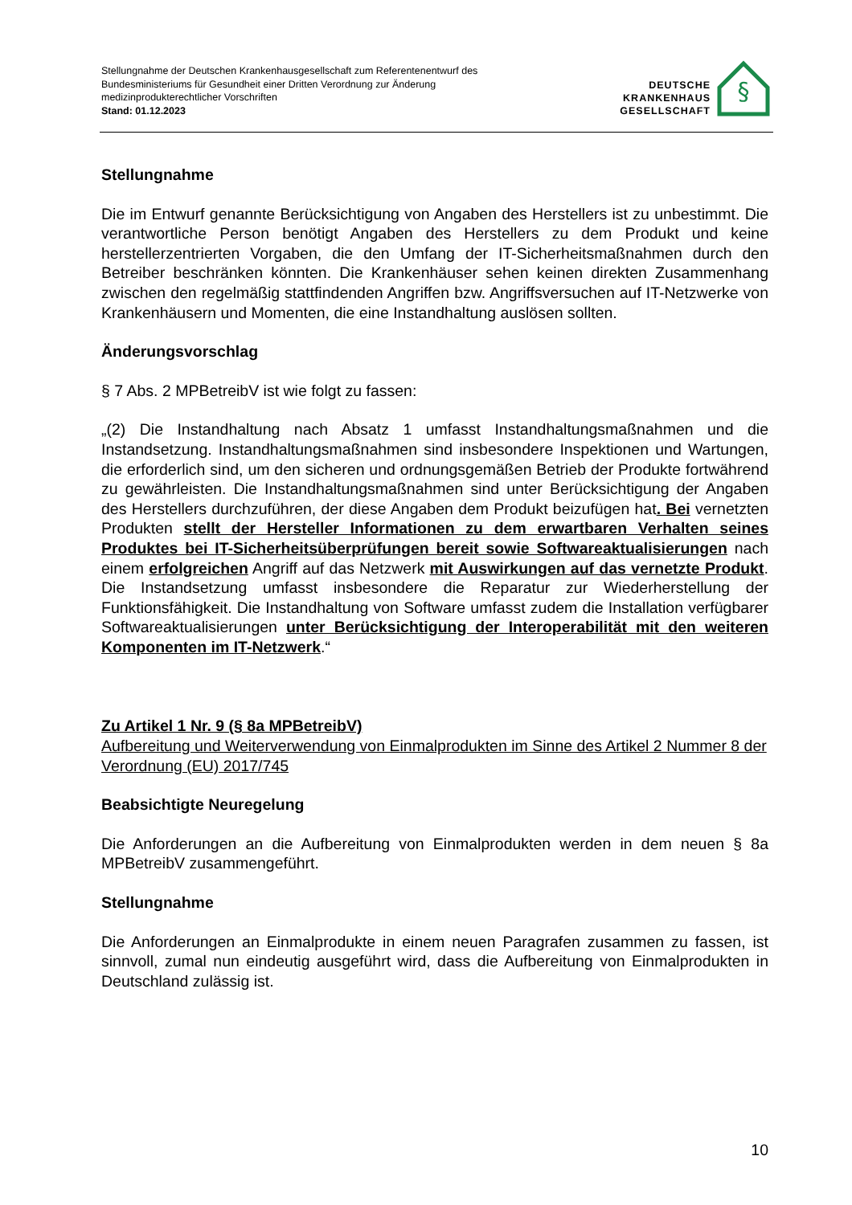Stellungnahme der Deutschen Krankenhausgesellschaft zum Referentenentwurf des
Bundesministeriums für Gesundheit einer Dritten Verordnung zur Änderung
medizinprodukterechtlicher Vorschriften
Stand: 01.12.2023
DEUTSCHE
KRANKENHAUS
GESELLSCHAFT
§
Stellungnahme
Die im Entwurf genannte Berücksichtigung von Angaben des Herstellers ist zu unbestimmt. Die verantwortliche Person benötigt Angaben des Herstellers zu dem Produkt und keine herstellerzentrierten Vorgaben, die den Umfang der IT-Sicherheitsmaßnahmen durch den Betreiber beschränken könnten. Die Krankenhäuser sehen keinen direkten Zusammenhang zwischen den regelmäßig stattfindenden Angriffen bzw. Angriffsversuchen auf IT-Netzwerke von Krankenhäusern und Momenten, die eine Instandhaltung auslösen sollten.
Änderungsvorschlag
§ 7 Abs. 2 MPBetreibV ist wie folgt zu fassen:
„(2) Die Instandhaltung nach Absatz 1 umfasst Instandhaltungsmaßnahmen und die Instandsetzung. Instandhaltungsmaßnahmen sind insbesondere Inspektionen und Wartungen, die erforderlich sind, um den sicheren und ordnungsgemäßen Betrieb der Produkte fortwährend zu gewährleisten. Die Instandhaltungsmaßnahmen sind unter Berücksichtigung der Angaben des Herstellers durchzuführen, der diese Angaben dem Produkt beizufügen hat. Bei vernetzten Produkten stellt der Hersteller Informationen zu dem erwartbaren Verhalten seines Produktes bei IT-Sicherheitsüberprüfungen bereit sowie Softwareaktualisierungen nach einem erfolgreichen Angriff auf das Netzwerk mit Auswirkungen auf das vernetzte Produkt. Die Instandsetzung umfasst insbesondere die Reparatur zur Wiederherstellung der Funktionsfähigkeit. Die Instandhaltung von Software umfasst zudem die Installation verfügbarer Softwareaktualisierungen unter Berücksichtigung der Interoperabilität mit den weiteren Komponenten im IT-Netzwerk.“
Zu Artikel 1 Nr. 9 (§ 8a MPBetreibV)
Aufbereitung und Weiterverwendung von Einmalprodukten im Sinne des Artikel 2 Nummer 8 der Verordnung (EU) 2017/745
Beabsichtigte Neuregelung
Die Anforderungen an die Aufbereitung von Einmalprodukten werden in dem neuen § 8a MPBetreibV zusammengeführt.
Stellungnahme
Die Anforderungen an Einmalprodukte in einem neuen Paragrafen zusammen zu fassen, ist sinnvoll, zumal nun eindeutig ausgeführt wird, dass die Aufbereitung von Einmalprodukten in Deutschland zulässig ist.
10